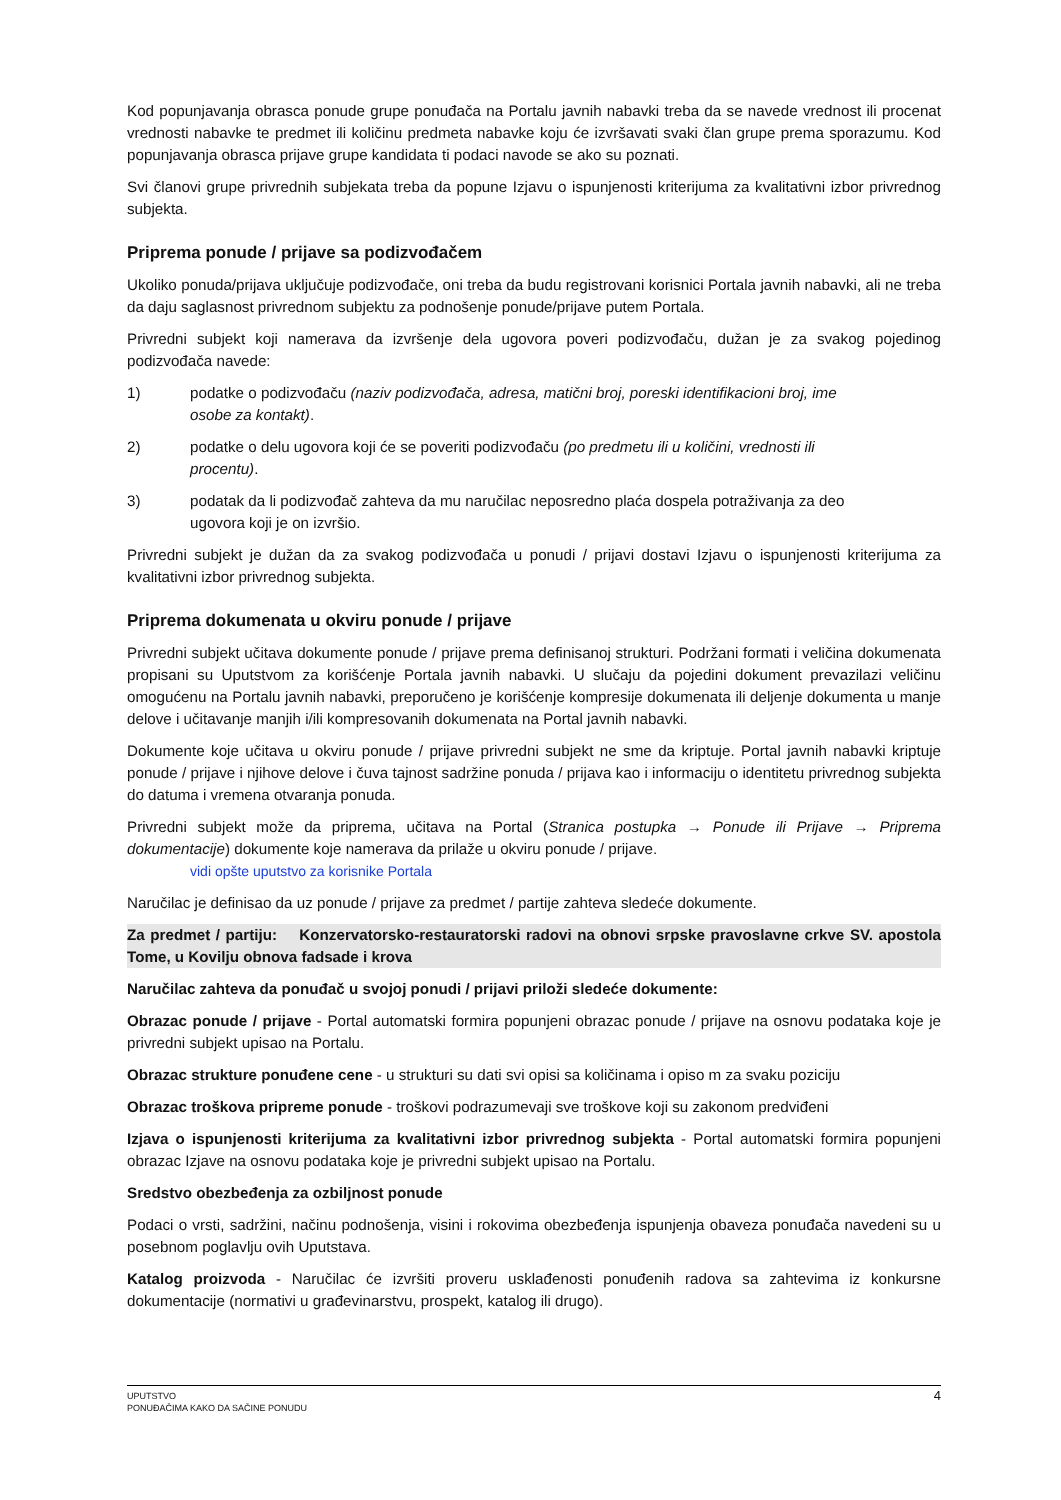Kod popunjavanja obrasca ponude grupe ponuđača na Portalu javnih nabavki treba da se navede vrednost ili procenat vrednosti nabavke te predmet ili količinu predmeta nabavke koju će izvršavati svaki član grupe prema sporazumu. Kod popunjavanja obrasca prijave grupe kandidata ti podaci navode se ako su poznati.
Svi članovi grupe privrednih subjekata treba da popune Izjavu o ispunjenosti kriterijuma za kvalitativni izbor privrednog subjekta.
Priprema ponude / prijave sa podizvođačem
Ukoliko ponuda/prijava uključuje podizvođače, oni treba da budu registrovani korisnici Portala javnih nabavki, ali ne treba da daju saglasnost privrednom subjektu za podnošenje ponude/prijave putem Portala.
Privredni subjekt koji namerava da izvršenje dela ugovora poveri podizvođaču, dužan je za svakog pojedinog podizvođača navede:
1) podatke o podizvođaču (naziv podizvođača, adresa, matični broj, poreski identifikacioni broj, ime osobe za kontakt).
2) podatke o delu ugovora koji će se poveriti podizvođaču (po predmetu ili u količini, vrednosti ili procentu).
3) podatak da li podizvođač zahteva da mu naručilac neposredno plaća dospela potraživanja za deo ugovora koji je on izvršio.
Privredni subjekt je dužan da za svakog podizvođača u ponudi / prijavi dostavi Izjavu o ispunjenosti kriterijuma za kvalitativni izbor privrednog subjekta.
Priprema dokumenata u okviru ponude / prijave
Privredni subjekt učitava dokumente ponude / prijave prema definisanoj strukturi. Podržani formati i veličina dokumenata propisani su Uputstvom za korišćenje Portala javnih nabavki. U slučaju da pojedini dokument prevazilazi veličinu omogućenu na Portalu javnih nabavki, preporučeno je korišćenje kompresije dokumenata ili deljenje dokumenta u manje delove i učitavanje manjih i/ili kompresovanih dokumenata na Portal javnih nabavki.
Dokumente koje učitava u okviru ponude / prijave privredni subjekt ne sme da kriptuje. Portal javnih nabavki kriptuje ponude / prijave i njihove delove i čuva tajnost sadržine ponuda / prijava kao i informaciju o identitetu privrednog subjekta do datuma i vremena otvaranja ponuda.
Privredni subjekt može da priprema, učitava na Portal (Stranica postupka → Ponude ili Prijave → Priprema dokumentacije) dokumente koje namerava da prilaže u okviru ponude / prijave.
vidi opšte uputstvo za korisnike Portala
Naručilac je definisao da uz ponude / prijave za predmet / partije zahteva sledeće dokumente.
Za predmet / partiju: Konzervatorsko-restauratorski radovi na obnovi srpske pravoslavne crkve SV. apostola Tome, u Kovilju obnova fadsade i krova
Naručilac zahteva da ponuđač u svojoj ponudi / prijavi priloži sledeće dokumente:
Obrazac ponude / prijave - Portal automatski formira popunjeni obrazac ponude / prijave na osnovu podataka koje je privredni subjekt upisao na Portalu.
Obrazac strukture ponuđene cene - u strukturi su dati svi opisi sa količinama i opiso m za svaku poziciju
Obrazac troškova pripreme ponude - troškovi podrazumevaji sve troškove koji su zakonom predviđeni
Izjava o ispunjenosti kriterijuma za kvalitativni izbor privrednog subjekta - Portal automatski formira popunjeni obrazac Izjave na osnovu podataka koje je privredni subjekt upisao na Portalu.
Sredstvo obezbeđenja za ozbiljnost ponude
Podaci o vrsti, sadržini, načinu podnošenja, visini i rokovima obezbeđenja ispunjenja obaveza ponuđača navedeni su u posebnom poglavlju ovih Uputstava.
Katalog proizvoda - Naručilac će izvršiti proveru usklađenosti ponuđenih radova sa zahtevima iz konkursne dokumentacije (normativi u građevinarstvu, prospekt, katalog ili drugo).
UPUTSTVO
PONUĐAČIMA KAKO DA SAČINE PONUDU
4